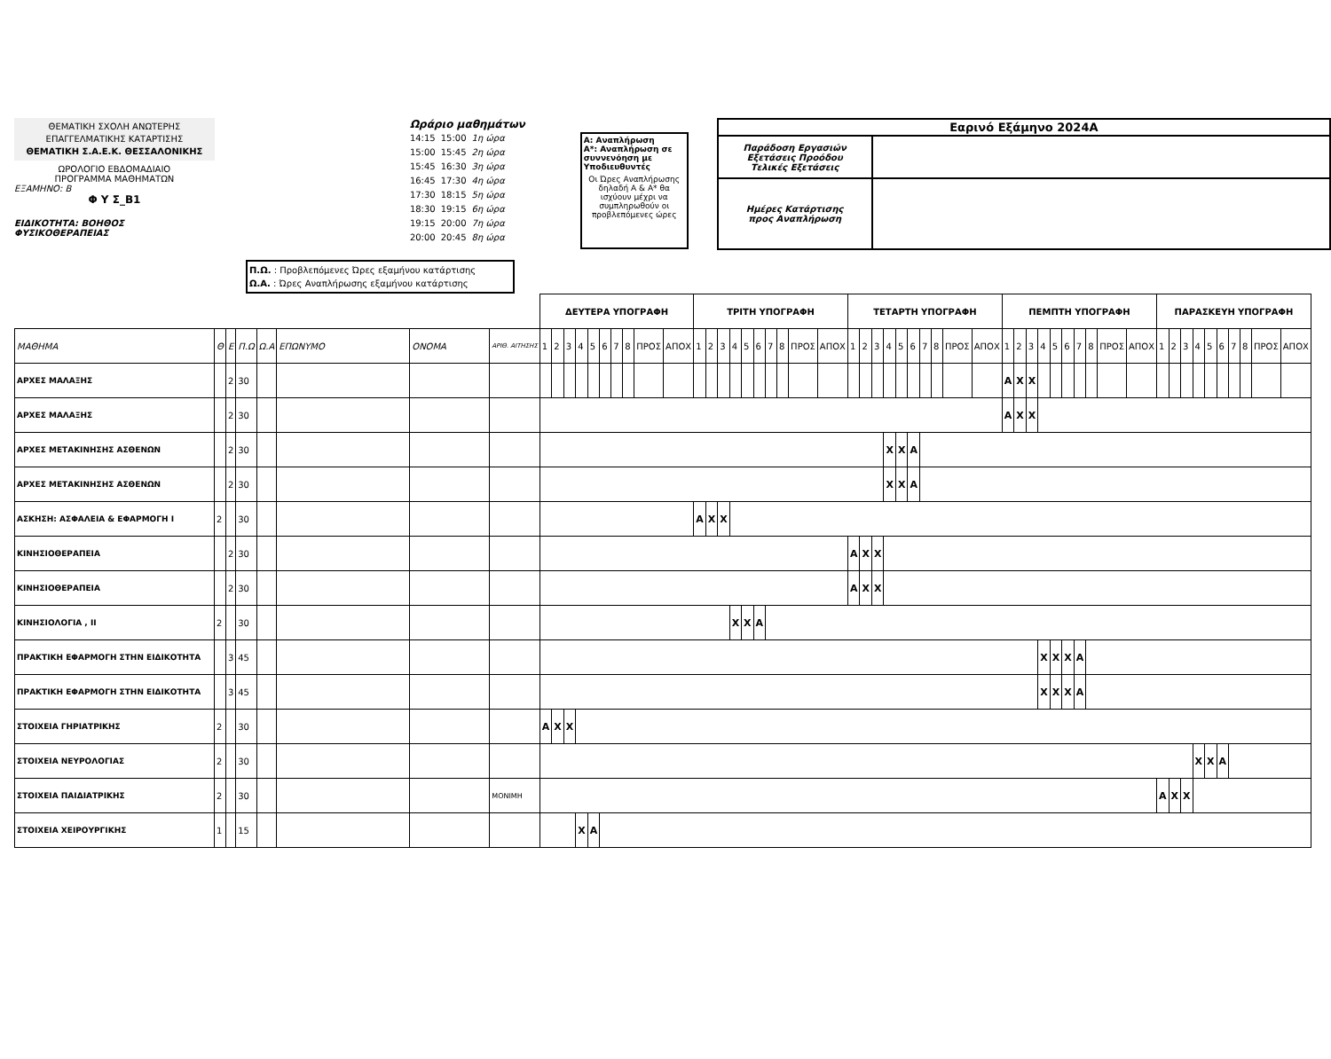ΘΕΜΑΤΙΚΗ ΣΧΟΛΗ ΑΝΩΤΕΡΗΣ ΕΠΑΓΓΕΛΜΑΤΙΚΗΣ ΚΑΤΑΡΤΙΣΗΣ
ΘΕΜΑΤΙΚΗ Σ.Α.Ε.Κ. ΘΕΣΣΑΛΟΝΙΚΗΣ
ΩΡΟΛΟΓΙΟ ΕΒΔΟΜΑΔΙΑΙΟ
ΠΡΟΓΡΑΜΜΑ ΜΑΘΗΜΑΤΩΝ
ΕΞΑΜΗΝΟ: Β
Φ Υ Σ_Β1
ΕΙΔΙΚΟΤΗΤΑ: ΒΟΗΘΟΣ ΦΥΣΙΚΟΘΕΡΑΠΕΙΑΣ
Ωράριο μαθημάτων
| 14:15 | 15:00 | 1η ώρα |
| 15:00 | 15:45 | 2η ώρα |
| 15:45 | 16:30 | 3η ώρα |
| 16:45 | 17:30 | 4η ώρα |
| 17:30 | 18:15 | 5η ώρα |
| 18:30 | 19:15 | 6η ώρα |
| 19:15 | 20:00 | 7η ώρα |
| 20:00 | 20:45 | 8η ώρα |
Α: Αναπλήρωση
Α*: Αναπλήρωση σε συννενόηση με Υποδιευθυντές
Οι Ώρες Αναπλήρωσης δηλαδή Α & Α* θα ισχύουν μέχρι να συμπληρωθούν οι προβλεπόμενες ώρες
| Εαρινό Εξάμηνο 2024Α | |
| Παράδοση Εργασιών Εξετάσεις Προόδου Τελικές Εξετάσεις | |
| Ημέρες Κατάρτισης προς Αναπλήρωση | |
Π.Ω. : Προβλεπόμενες Ώρες εξαμήνου κατάρτισης
Ω.Α. : Ώρες Αναπλήρωσης εξαμήνου κατάρτισης
| | | | | | | | | ΔΕΥΤΕΡΑ ΥΠΟΓΡΑΦΗ | | | | | | | | | | ΤΡΙΤΗ ΥΠΟΓΡΑΦΗ | | | | | | | | | | ΤΕΤΑΡΤΗ ΥΠΟΓΡΑΦΗ | | | | | | | | | | ΠΕΜΠΤΗ ΥΠΟΓΡΑΦΗ | | | | | | | | | | ΠΑΡΑΣΚΕΥΗ ΥΠΟΓΡΑΦΗ | | | | | | | | | |
| --- | --- | --- | --- | --- | --- | --- | --- | --- | --- | --- | --- | --- | --- | --- | --- | --- | --- | --- | --- | --- | --- | --- | --- | --- | --- | --- | --- | --- | --- | --- | --- | --- | --- | --- | --- | --- | --- | --- | --- | --- | --- | --- | --- | --- | --- | --- | --- | --- | --- | --- | --- | --- | --- | --- | --- | --- | --- |
| ΜΑΘΗΜΑ | Θ | Ε | Π.Ω | Ω.Α | ΕΠΩΝΥΜΟ | ΟΝΟΜΑ | ΑΡΙΘ. ΑΙΤΗΣΗΣ | 1 | 2 | 3 | 4 | 5 | 6 | 7 | 8 | ΠΡΟΣ | ΑΠΟΧ | 1 | 2 | 3 | 4 | 5 | 6 | 7 | 8 | ΠΡΟΣ | ΑΠΟΧ | 1 | 2 | 3 | 4 | 5 | 6 | 7 | 8 | ΠΡΟΣ | ΑΠΟΧ | 1 | 2 | 3 | 4 | 5 | 6 | 7 | 8 | ΠΡΟΣ | ΑΠΟΧ | 1 | 2 | 3 | 4 | 5 | 6 | 7 | 8 | ΠΡΟΣ | ΑΠΟΧ |
| ΑΡΧΕΣ ΜΑΛΑΞΗΣ | | 2 | 30 | | | | | | | | | | | | | | | | | | | | | | | | | | | | | | | | | | | Α | Χ | Χ | | | | | | | | | | | | | | | | | |
| ΑΡΧΕΣ ΜΑΛΑΞΗΣ | | 2 | 30 | | | | | | | | | | | | | | | | | | | | | | | | | | | | | | | | | | | Α | Χ | Χ | | | | | | | | | | | | | | | | | |
| ΑΡΧΕΣ ΜΕΤΑΚΙΝΗΣΗΣ ΑΣΘΕΝΩΝ | | 2 | 30 | | | | | | | | | | | | | | | | | | | | | | | | | | | | Χ | Χ | Α | | | | | | | | | | | | | | | | | | | | | | | | |
| ΑΡΧΕΣ ΜΕΤΑΚΙΝΗΣΗΣ ΑΣΘΕΝΩΝ | | 2 | 30 | | | | | | | | | | | | | | | | | | | | | | | | | | | | Χ | Χ | Α | | | | | | | | | | | | | | | | | | | | | | | | |
| ΑΣΚΗΣΗ: ΑΣΦΑΛΕΙΑ & ΕΦΑΡΜΟΓΗ Ι | 2 | | 30 | | | | | | | | | | | | | | | Α | Χ | Χ | | | | | | | | | | | | | | | | | | | | | | | | | | | | | | | | | | | | | |
| ΚΙΝΗΣΙΟΘΕΡΑΠΕΙΑ | | 2 | 30 | | | | | | | | | | | | | | | | | | | | | | | | | Α | Χ | Χ | | | | | | | | | | | | | | | | | | | | | | | | | | | |
| ΚΙΝΗΣΙΟΘΕΡΑΠΕΙΑ | | 2 | 30 | | | | | | | | | | | | | | | | | | | | | | | | | Α | Χ | Χ | | | | | | | | | | | | | | | | | | | | | | | | | | | |
| ΚΙΝΗΣΙΟΛΟΓΙΑ , ΙΙ | 2 | | 30 | | | | | | | | | | | | | | | | | | Χ | Χ | Α | | | | | | | | | | | | | | | | | | | | | | | | | | | | | | | | | | |
| ΠΡΑΚΤΙΚΗ ΕΦΑΡΜΟΓΗ ΣΤΗΝ ΕΙΔΙΚΟΤΗΤΑ | | 3 | 45 | | | | | | | | | | | | | | | | | | | | | | | | | | | | | | | | | | | | | | Χ | Χ | Χ | Α | | | | | | | | | | | | | |
| ΠΡΑΚΤΙΚΗ ΕΦΑΡΜΟΓΗ ΣΤΗΝ ΕΙΔΙΚΟΤΗΤΑ | | 3 | 45 | | | | | | | | | | | | | | | | | | | | | | | | | | | | | | | | | | | | | | Χ | Χ | Χ | Α | | | | | | | | | | | | | |
| ΣΤΟΙΧΕΙΑ ΓΗΡΙΑΤΡΙΚΗΣ | 2 | | 30 | | | | | Α | Χ | Χ | | | | | | | | | | | | | | | | | | | | | | | | | | | | | | | | | | | | | | | | | | | | | | | |
| ΣΤΟΙΧΕΙΑ ΝΕΥΡΟΛΟΓΙΑΣ | 2 | | 30 | | | | | | | | | | | | | | | | | | | | | | | | | | | | | | | | | | | | | | | | | | | | | | | | Χ | Χ | Α | | | | |
| ΣΤΟΙΧΕΙΑ ΠΑΙΔΙΑΤΡΙΚΗΣ | 2 | | 30 | | | | ΜΟΝΙΜΗ | | | | | | | | | | | | | | | | | | | | | | | | | | | | | | | | | | | | | | | | | Α | Χ | Χ | | | | | | | |
| ΣΤΟΙΧΕΙΑ ΧΕΙΡΟΥΡΓΙΚΗΣ | 1 | | 15 | | | | | | | | Χ | Α | | | | | | | | | | | | | | | | | | | | | | | | | | | | | | | | | | | | | | | | | | | | | |